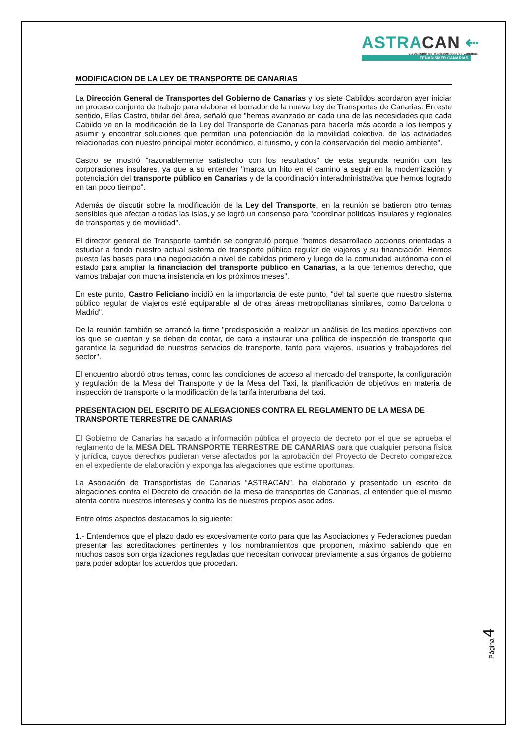ASTRACAN ⇠
Asociación de Transportistas de Canarias
FENADISMER CANARIAS
MODIFICACION DE LA LEY DE TRANSPORTE DE CANARIAS
La Dirección General de Transportes del Gobierno de Canarias y los siete Cabildos acordaron ayer iniciar un proceso conjunto de trabajo para elaborar el borrador de la nueva Ley de Transportes de Canarias. En este sentido, Elías Castro, titular del área, señaló que "hemos avanzado en cada una de las necesidades que cada Cabildo ve en la modificación de la Ley del Transporte de Canarias para hacerla más acorde a los tiempos y asumir y encontrar soluciones que permitan una potenciación de la movilidad colectiva, de las actividades relacionadas con nuestro principal motor económico, el turismo, y con la conservación del medio ambiente".
Castro se mostró "razonablemente satisfecho con los resultados" de esta segunda reunión con las corporaciones insulares, ya que a su entender "marca un hito en el camino a seguir en la modernización y potenciación del transporte público en Canarias y de la coordinación interadministrativa que hemos logrado en tan poco tiempo".
Además de discutir sobre la modificación de la Ley del Transporte, en la reunión se batieron otro temas sensibles que afectan a todas las Islas, y se logró un consenso para "coordinar políticas insulares y regionales de transportes y de movilidad".
El director general de Transporte también se congratuló porque "hemos desarrollado acciones orientadas a estudiar a fondo nuestro actual sistema de transporte público regular de viajeros y su financiación. Hemos puesto las bases para una negociación a nivel de cabildos primero y luego de la comunidad autónoma con el estado para ampliar la financiación del transporte público en Canarias, a la que tenemos derecho, que vamos trabajar con mucha insistencia en los próximos meses".
En este punto, Castro Feliciano incidió en la importancia de este punto, "del tal suerte que nuestro sistema público regular de viajeros esté equiparable al de otras áreas metropolitanas similares, como Barcelona o Madrid".
De la reunión también se arrancó la firme "predisposición a realizar un análisis de los medios operativos con los que se cuentan y se deben de contar, de cara a instaurar una política de inspección de transporte que garantice la seguridad de nuestros servicios de transporte, tanto para viajeros, usuarios y trabajadores del sector".
El encuentro abordó otros temas, como las condiciones de acceso al mercado del transporte, la configuración y regulación de la Mesa del Transporte y de la Mesa del Taxi, la planificación de objetivos en materia de inspección de transporte o la modificación de la tarifa interurbana del taxi.
PRESENTACION DEL ESCRITO DE ALEGACIONES CONTRA EL REGLAMENTO DE LA MESA DE TRANSPORTE TERRESTRE DE CANARIAS
El Gobierno de Canarias ha sacado a información pública el proyecto de decreto por el que se aprueba el reglamento de la MESA DEL TRANSPORTE TERRESTRE DE CANARIAS para que cualquier persona física y jurídica, cuyos derechos pudieran verse afectados por la aprobación del Proyecto de Decreto comparezca en el expediente de elaboración y exponga las alegaciones que estime oportunas.
La Asociación de Transportistas de Canarias “ASTRACAN”, ha elaborado y presentado un escrito de alegaciones contra el Decreto de creación de la mesa de transportes de Canarias, al entender que el mismo atenta contra nuestros intereses y contra los de nuestros propios asociados.
Entre otros aspectos destacamos lo siguiente:
1.- Entendemos que el plazo dado es excesivamente corto para que las Asociaciones y Federaciones puedan presentar las acreditaciones pertinentes y los nombramientos que proponen, máximo sabiendo que en muchos casos son organizaciones reguladas que necesitan convocar previamente a sus órganos de gobierno para poder adoptar los acuerdos que procedan.
Página 4